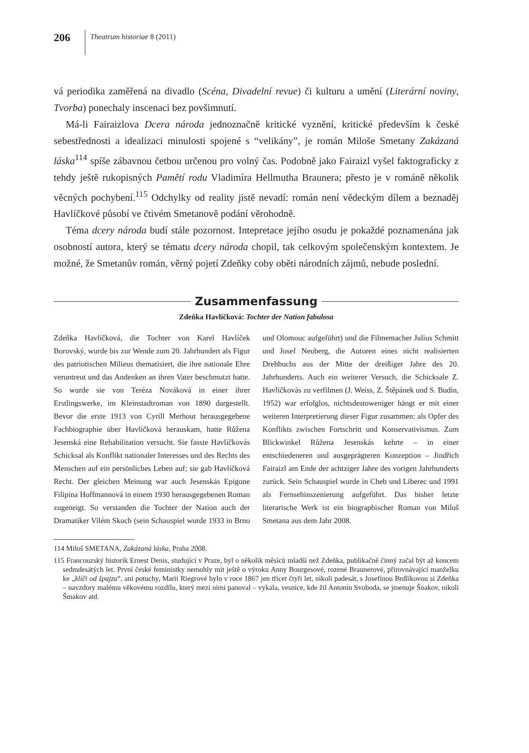206
Theatrum historiae 8 (2011)
vá periodika zaměřená na divadlo (Scéna, Divadelní revue) či kulturu a umění (Literární noviny, Tvorba) ponechaly inscenaci bez povšimnutí.
Má-li Fairaizlova Dcera národa jednoznačně kritické vyznění, kritické především k české sebestřednosti a idealizaci minulosti spojené s “velikány”, je román Miloše Smetany Zakázaná láska<sup>114</sup> spíše zábavnou četbou určenou pro volný čas. Podobně jako Fairaizl vyšel faktograficky z tehdy ještě rukopisných Pamětí rodu Vladimíra Hellmutha Braunera; přesto je v románě několik věcných pochybení.<sup>115</sup> Odchylky od reality jistě nevadí: román není vědeckým dílem a beznaděj Havlíčkové působí ve čtivém Smetanově podání věrohodně.
Téma dcery národa budí stále pozornost. Intepretace jejího osudu je pokaždé poznamenána jak osobností autora, který se tématu dcery národa chopil, tak celkovým společenským kontextem. Je možné, že Smetanův román, věrný pojetí Zdeňky coby oběti národních zájmů, nebude poslední.
Zusammenfassung
Zdeňka Havlíčková: Tochter der Nation fabulosa
Zdeňka Havlíčková, die Tochter von Karel Havlíček Borovský, wurde bis zur Wende zum 20. Jahrhundert als Figur des patriotischen Milieus thematisiert, die ihre nationale Ehre veruntreut und das Andenken an ihren Vater beschmutzt hatte. So wurde sie von Teréza Nováková in einer ihrer Erstlingswerke, im Kleinstadtroman von 1890 dargestellt. Bevor die erste 1913 von Cyrill Merhout herausgegebene Fachbiographie über Havlíčková herauskam, hatte Růžena Jesenská eine Rehabilitation versucht. Sie fasste Havlíčkovás Schicksal als Konflikt nationaler Interesses und des Rechts des Menschen auf ein persönliches Leben auf; sie gab Havlíčková Recht. Der gleichen Meinung war auch Jesenskás Epigone Filipina Hoffmannová in einem 1930 herausgegebenen Roman zugeneigt. So verstanden die Tochter der Nation auch der Dramatiker Vilém Skoch (sein Schauspiel wurde 1933 in Brno und Olomouc aufgeführt) und die Filmemacher Julius Schmitt und Josef Neuberg, die Autoren eines nicht realisierten Drehbuchs aus der Mitte der dreißiger Jahre des 20. Jahrhunderts. Auch ein weiterer Versuch, die Schicksale Z. Havlíčkovás zu verfilmen (J. Weiss, Z. Štěpánek und S. Budín, 1952) war erfolglos, nichtsdestoweniger hängt er mit einer weiteren Interpretierung dieser Figur zusammen: als Opfer des Konflikts zwischen Fortschritt und Konservativismus. Zum Blickwinkel Růžena Jesenskás kehrte – in einer entschiedeneren und ausgeprägteren Konzeption – Jindřich Fairaizl am Ende der achtziger Jahre des vorigen Jahrhunderts zurück. Sein Schauspiel wurde in Cheb und Liberec und 1991 als Fernsehinszenierung aufgeführt. Das bisher letzte literarische Werk ist ein biographischer Roman von Miloš Smetana aus dem Jahr 2008.
114 Miloš SMETANA, Zakázaná láska, Praha 2008.
115 Francouzský historik Ernest Denis, studující v Praze, byl o několik měsíců mladší než Zdeňka, publikačně činný začal být až koncem sedmdesátých let. První české feministky nemohly mít ještě o výroku Anny Bourgesové, rozené Braunerové, přirovnávající manželku ke „klíči od špajzu“, ani potuchy, Marii Riegrové bylo v roce 1867 jen třicet čtyři let, nikoli padesát, s Josefínou Brdlíkovou si Zdeňka – navzdory malému věkovému rozdílu, který mezi nimi panoval – vykala, vesnice, kde žil Antonín Svoboda, se jmenuje Šnakov, nikoli Šmakov atd.